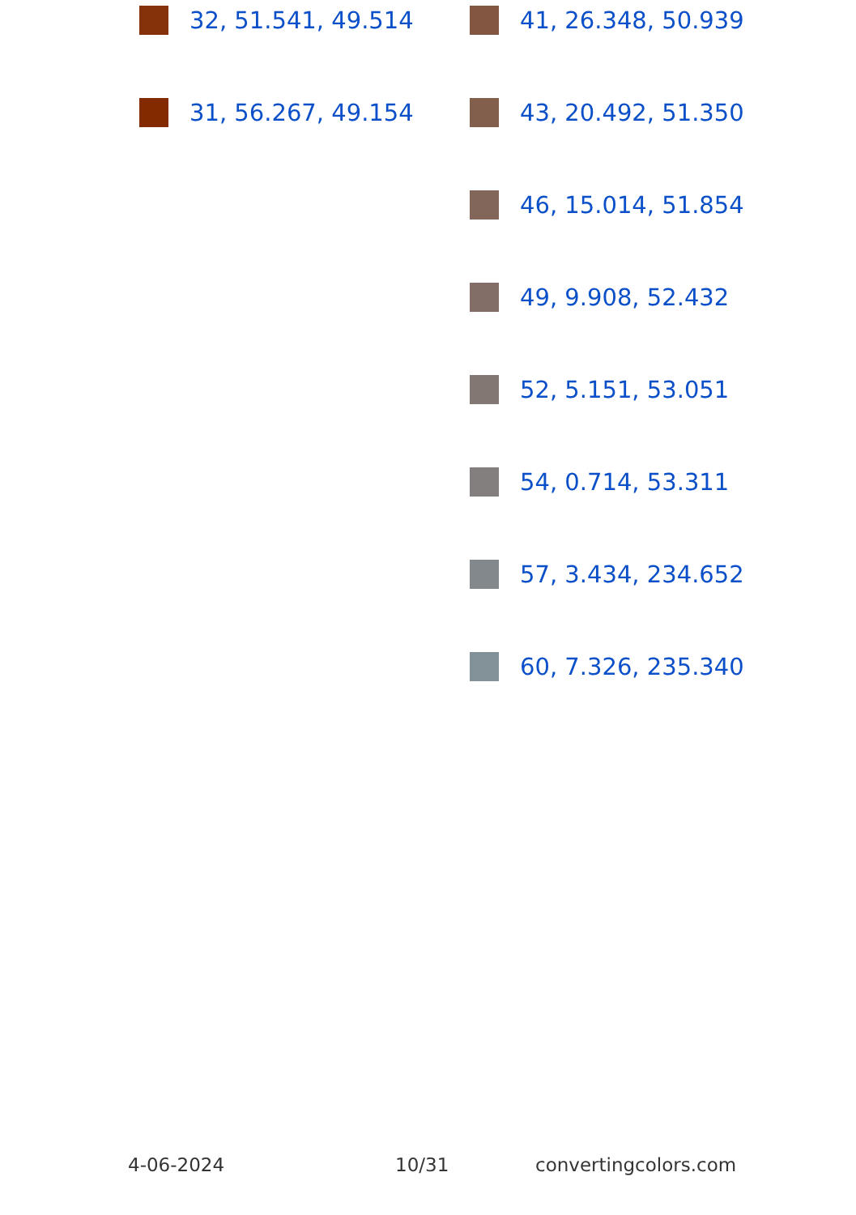32, 51.541, 49.514
31, 56.267, 49.154
41, 26.348, 50.939
43, 20.492, 51.350
46, 15.014, 51.854
49, 9.908, 52.432
52, 5.151, 53.051
54, 0.714, 53.311
57, 3.434, 234.652
60, 7.326, 235.340
4-06-2024 10/31 convertingcolors.com